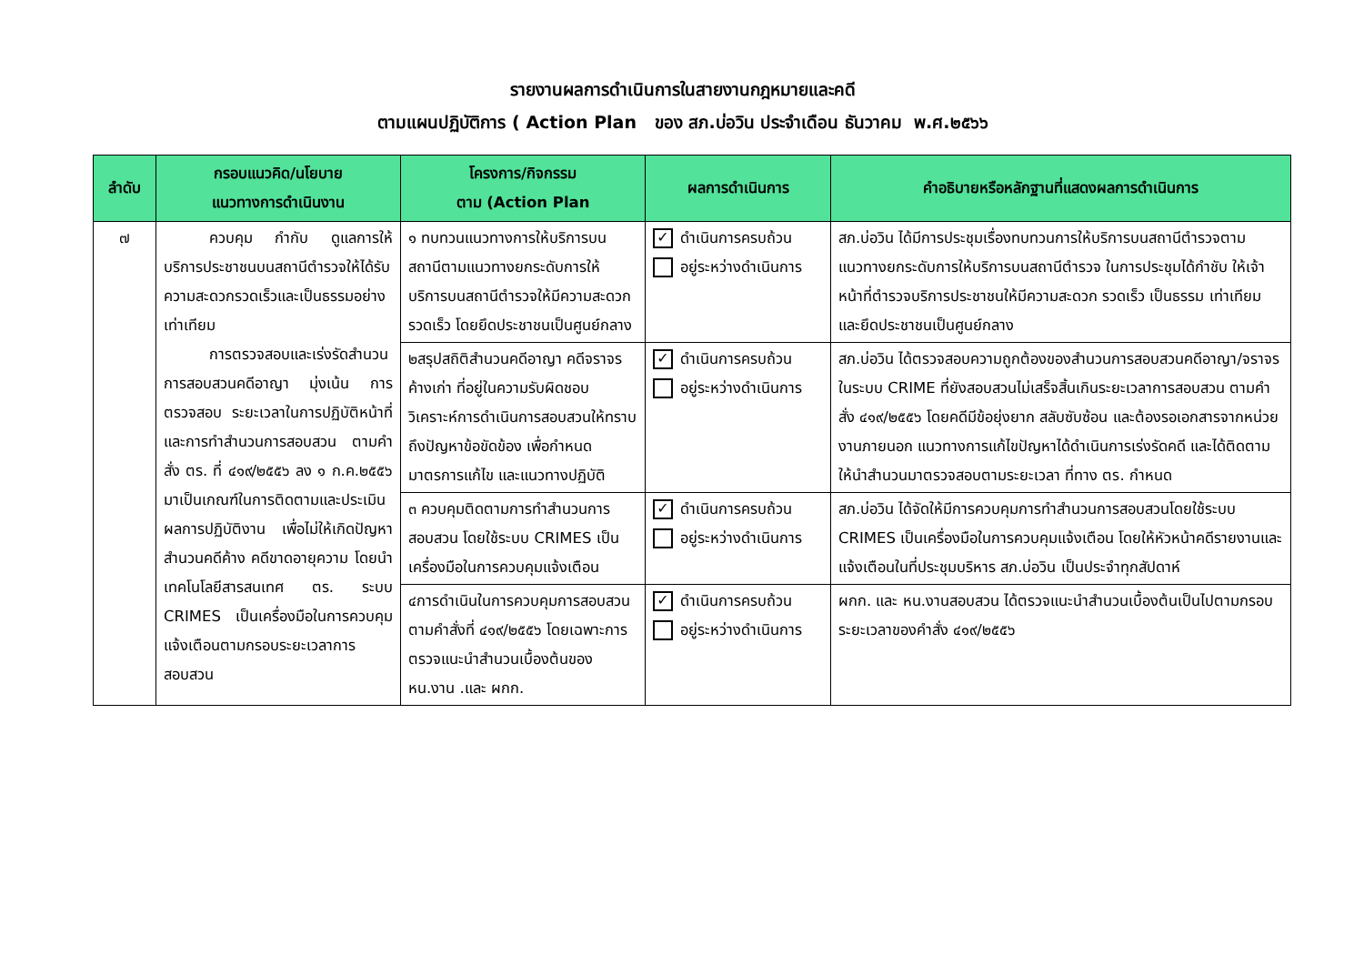รายงานผลการดำเนินการในสายงานกฎหมายและคดี
ตามแผนปฏิบัติการ ( Action Plan ของ สภ.บ่อวิน ประจำเดือน ธันวาคม พ.ศ.๒๕๖๖
| ลำดับ | กรอบแนวคิด/นโยบาย แนวทางการดำเนินงาน | โครงการ/กิจกรรม ตาม (Action Plan | ผลการดำเนินการ | คำอธิบายหรือหลักฐานที่แสดงผลการดำเนินการ |
| --- | --- | --- | --- | --- |
| ๗ | ควบคุม กำกับ ดูแลการให้บริการประชาชนบนสถานีตำรวจให้ได้รับความสะดวกรวดเร็วและเป็นธรรมอย่างเท่าเทียม การตรวจสอบและเร่งรัดสำนวนการสอบสวนคดีอาญา มุ่งเน้น การตรวจสอบ ระยะเวลาในการปฏิบัติหน้าที่ และการทำสำนวนการสอบสวน ตามคำสั่ง ตร. ที่ ๔๑๙/๒๕๕๖ ลง ๑ ก.ค.๒๕๕๖ มาเป็นเกณฑ์ในการติดตามและประเมินผลการปฏิบัติงาน เพื่อไม่ให้เกิดปัญหาสำนวนคดีค้าง คดีขาดอายุความ โดยนำเทคโนโลยีสารสนเทศ ตร. ระบบ CRIMES เป็นเครื่องมือในการควบคุม แจ้งเตือนตามกรอบระยะเวลาการสอบสวน | ๑ ทบทวนแนวทางการให้บริการบนสถานีตามแนวทางยกระดับการให้บริการบนสถานีตำรวจให้มีความสะดวก รวดเร็ว โดยยึดประชาชนเป็นศูนย์กลาง | ✓ ดำเนินการครบถ้วน อยู่ระหว่างดำเนินการ | สภ.บ่อวิน ได้มีการประชุมเรื่องทบทวนการให้บริการบนสถานีตำรวจตามแนวทางยกระดับการให้บริการบนสถานีตำรวจ ในการประชุมได้กำชับ ให้เจ้าหน้าที่ตำรวจบริการประชาชนให้มีความสะดวก รวดเร็ว เป็นธรรม เท่าเทียม และยึดประชาชนเป็นศูนย์กลาง |
| | | ๒สรุปสถิติสำนวนคดีอาญา คดีจราจร ค้างเก่า ที่อยู่ในความรับผิดชอบ วิเคราะห์การดำเนินการสอบสวนให้ทราบถึงปัญหาข้อขัดข้อง เพื่อกำหนดมาตรการแก้ไข และแนวทางปฏิบัติ | ✓ ดำเนินการครบถ้วน อยู่ระหว่างดำเนินการ | สภ.บ่อวิน ได้ตรวจสอบความถูกต้องของสำนวนการสอบสวนคดีอาญา/จราจร ในระบบ CRIME ที่ยังสอบสวนไม่เสร็จสิ้นเกินระยะเวลาการสอบสวน ตามคำสั่ง ๔๑๙/๒๕๕๖ โดยคดีมีข้อยุ่งยาก สลับซับซ้อน และต้องรอเอกสารจากหน่วยงานภายนอก แนวทางการแก้ไขปัญหาได้ดำเนินการเร่งรัดคดี และได้ติดตามให้นำสำนวนมาตรวจสอบตามระยะเวลา ที่ทาง ตร. กำหนด |
| | | ๓ ควบคุมติดตามการทำสำนวนการสอบสวน โดยใช้ระบบ CRIMES เป็นเครื่องมือในการควบคุมแจ้งเตือน | ✓ ดำเนินการครบถ้วน อยู่ระหว่างดำเนินการ | สภ.บ่อวิน ได้จัดให้มีการควบคุมการทำสำนวนการสอบสวนโดยใช้ระบบ CRIMES เป็นเครื่องมือในการควบคุมแจ้งเตือน โดยให้หัวหน้าคดีรายงานและแจ้งเตือนในที่ประชุมบริหาร สภ.บ่อวิน เป็นประจำทุกสัปดาห์ |
| | | ๔การดำเนินในการควบคุมการสอบสวนตามคำสั่งที่ ๔๑๙/๒๕๕๖ โดยเฉพาะการตรวจแนะนำสำนวนเบื้องต้นของ หน.งาน .และ ผกก. | ✓ ดำเนินการครบถ้วน อยู่ระหว่างดำเนินการ | ผกก. และ หน.งานสอบสวน ได้ตรวจแนะนำสำนวนเบื้องต้นเป็นไปตามกรอบระยะเวลาของคำสั่ง ๔๑๙/๒๕๕๖ |